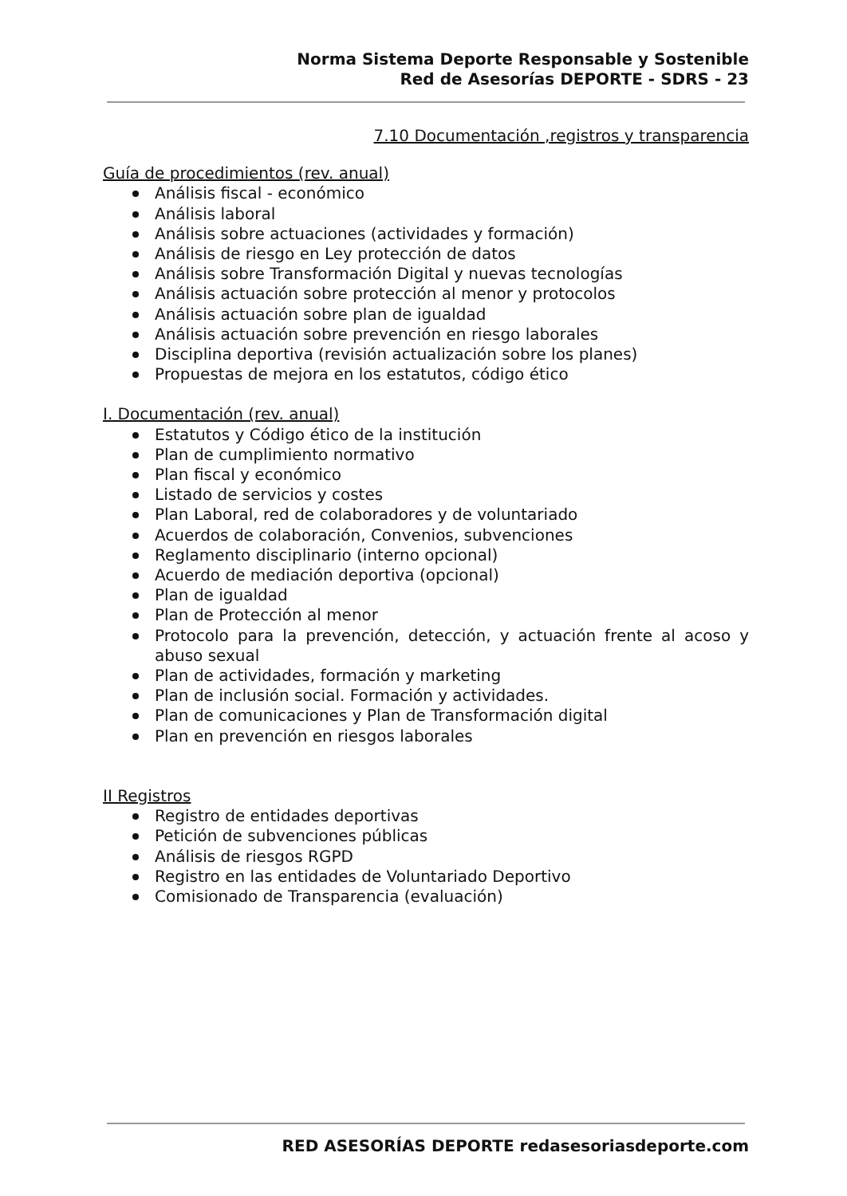Norma Sistema Deporte Responsable y Sostenible
Red de Asesorías DEPORTE - SDRS - 23
7.10 Documentación ,registros y transparencia
Guía de procedimientos (rev. anual)
Análisis fiscal - económico
Análisis laboral
Análisis sobre actuaciones (actividades y formación)
Análisis de riesgo en Ley protección de datos
Análisis sobre Transformación Digital y nuevas tecnologías
Análisis actuación sobre protección al menor y protocolos
Análisis actuación sobre plan de igualdad
Análisis actuación sobre prevención en riesgo laborales
Disciplina deportiva (revisión actualización sobre los planes)
Propuestas de mejora en los estatutos, código ético
I. Documentación (rev. anual)
Estatutos y Código ético de la institución
Plan de cumplimiento normativo
Plan fiscal y económico
Listado de servicios y costes
Plan Laboral, red de colaboradores y de voluntariado
Acuerdos de colaboración, Convenios, subvenciones
Reglamento disciplinario (interno opcional)
Acuerdo de mediación deportiva (opcional)
Plan de igualdad
Plan de Protección al menor
Protocolo para la prevención, detección, y actuación frente al acoso y abuso sexual
Plan de actividades, formación y marketing
Plan de inclusión social. Formación y actividades.
Plan de comunicaciones y Plan de Transformación digital
Plan en prevención en riesgos laborales
II Registros
Registro de entidades deportivas
Petición de subvenciones públicas
Análisis de riesgos RGPD
Registro en las entidades de Voluntariado Deportivo
Comisionado de Transparencia (evaluación)
RED ASESORÍAS DEPORTE redasesoriasdeporte.com